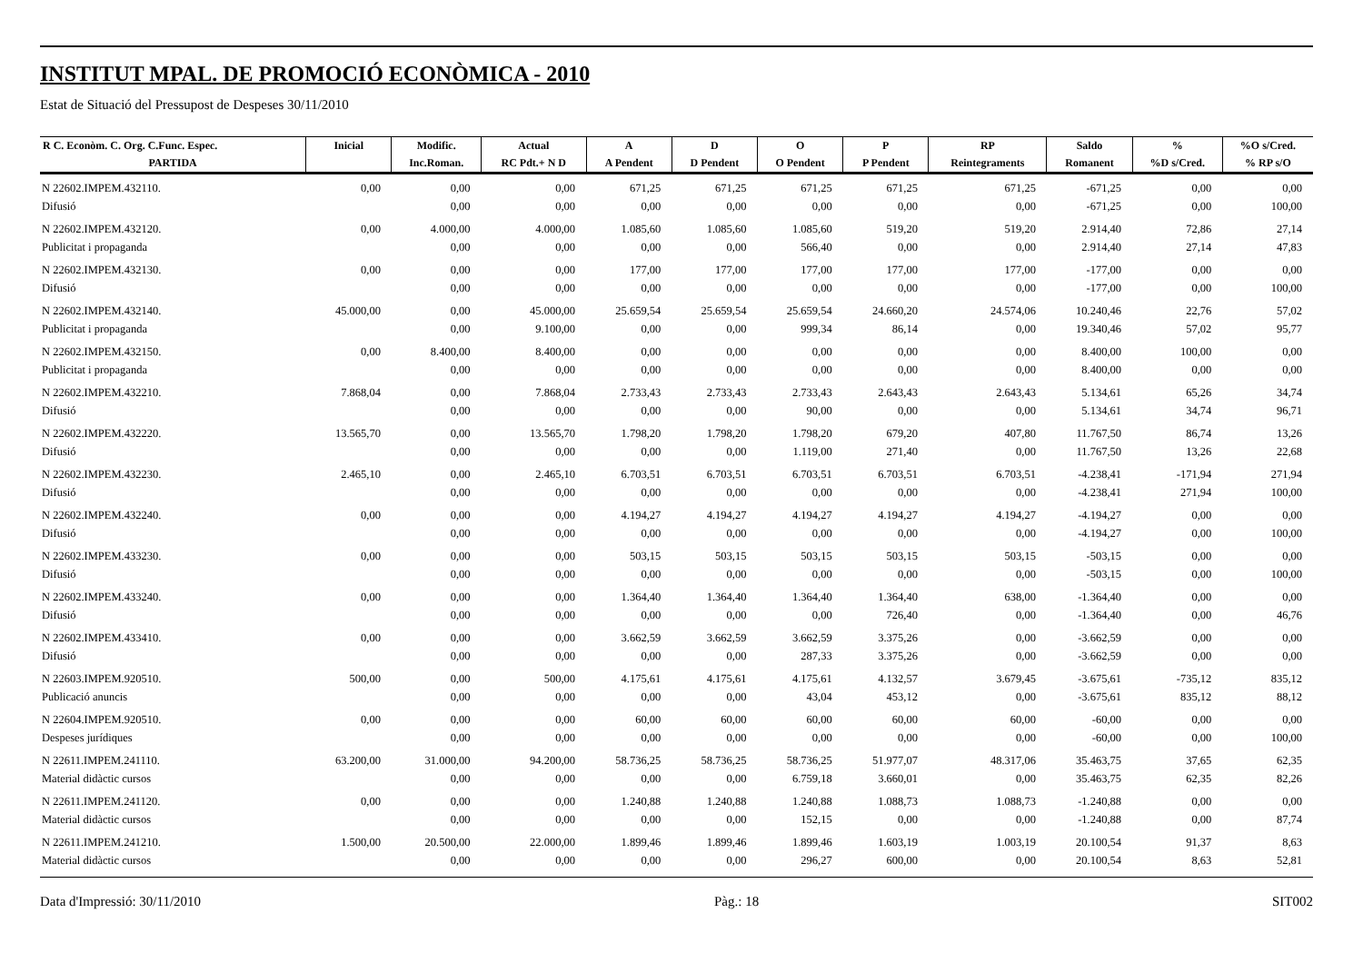INSTITUT MPAL. DE PROMOCIÓ ECONÒMICA - 2010
Estat de Situació del Pressupost de Despeses 30/11/2010
| R C. Econòm. C. Org. C.Func. Espec. | Inicial | Modific. | Actual | A | D | O | P | RP | Saldo | % | %O s/Cred. |
| --- | --- | --- | --- | --- | --- | --- | --- | --- | --- | --- | --- |
| PARTIDA | | Inc.Roman. | RC Pdt.+ N D | A Pendent | D Pendent | O Pendent | P Pendent | Reintegraments | Romanent | %D s/Cred. | % RP s/O |
| N 22602.IMPEM.432110. | 0,00 | 0,00 | 0,00 | 671,25 | 671,25 | 671,25 | 671,25 | 671,25 | -671,25 | 0,00 | 0,00 |
| Difusió | | 0,00 | 0,00 | 0,00 | 0,00 | 0,00 | 0,00 | 0,00 | -671,25 | 0,00 | 100,00 |
| N 22602.IMPEM.432120. | 0,00 | 4.000,00 | 4.000,00 | 1.085,60 | 1.085,60 | 1.085,60 | 519,20 | 519,20 | 2.914,40 | 72,86 | 27,14 |
| Publicitat i propaganda | | 0,00 | 0,00 | 0,00 | 0,00 | 566,40 | 0,00 | 0,00 | 2.914,40 | 27,14 | 47,83 |
| N 22602.IMPEM.432130. | 0,00 | 0,00 | 0,00 | 177,00 | 177,00 | 177,00 | 177,00 | 177,00 | -177,00 | 0,00 | 0,00 |
| Difusió | | 0,00 | 0,00 | 0,00 | 0,00 | 0,00 | 0,00 | 0,00 | -177,00 | 0,00 | 100,00 |
| N 22602.IMPEM.432140. | 45.000,00 | 0,00 | 45.000,00 | 25.659,54 | 25.659,54 | 25.659,54 | 24.660,20 | 24.574,06 | 10.240,46 | 22,76 | 57,02 |
| Publicitat i propaganda | | 0,00 | 9.100,00 | 0,00 | 0,00 | 999,34 | 86,14 | 0,00 | 19.340,46 | 57,02 | 95,77 |
| N 22602.IMPEM.432150. | 0,00 | 8.400,00 | 8.400,00 | 0,00 | 0,00 | 0,00 | 0,00 | 0,00 | 8.400,00 | 100,00 | 0,00 |
| Publicitat i propaganda | | 0,00 | 0,00 | 0,00 | 0,00 | 0,00 | 0,00 | 0,00 | 8.400,00 | 0,00 | 0,00 |
| N 22602.IMPEM.432210. | 7.868,04 | 0,00 | 7.868,04 | 2.733,43 | 2.733,43 | 2.733,43 | 2.643,43 | 2.643,43 | 5.134,61 | 65,26 | 34,74 |
| Difusió | | 0,00 | 0,00 | 0,00 | 0,00 | 90,00 | 0,00 | 0,00 | 5.134,61 | 34,74 | 96,71 |
| N 22602.IMPEM.432220. | 13.565,70 | 0,00 | 13.565,70 | 1.798,20 | 1.798,20 | 1.798,20 | 679,20 | 407,80 | 11.767,50 | 86,74 | 13,26 |
| Difusió | | 0,00 | 0,00 | 0,00 | 0,00 | 1.119,00 | 271,40 | 0,00 | 11.767,50 | 13,26 | 22,68 |
| N 22602.IMPEM.432230. | 2.465,10 | 0,00 | 2.465,10 | 6.703,51 | 6.703,51 | 6.703,51 | 6.703,51 | 6.703,51 | -4.238,41 | -171,94 | 271,94 |
| Difusió | | 0,00 | 0,00 | 0,00 | 0,00 | 0,00 | 0,00 | 0,00 | -4.238,41 | 271,94 | 100,00 |
| N 22602.IMPEM.432240. | 0,00 | 0,00 | 0,00 | 4.194,27 | 4.194,27 | 4.194,27 | 4.194,27 | 4.194,27 | -4.194,27 | 0,00 | 0,00 |
| Difusió | | 0,00 | 0,00 | 0,00 | 0,00 | 0,00 | 0,00 | 0,00 | -4.194,27 | 0,00 | 100,00 |
| N 22602.IMPEM.433230. | 0,00 | 0,00 | 0,00 | 503,15 | 503,15 | 503,15 | 503,15 | 503,15 | -503,15 | 0,00 | 0,00 |
| Difusió | | 0,00 | 0,00 | 0,00 | 0,00 | 0,00 | 0,00 | 0,00 | -503,15 | 0,00 | 100,00 |
| N 22602.IMPEM.433240. | 0,00 | 0,00 | 0,00 | 1.364,40 | 1.364,40 | 1.364,40 | 1.364,40 | 638,00 | -1.364,40 | 0,00 | 0,00 |
| Difusió | | 0,00 | 0,00 | 0,00 | 0,00 | 0,00 | 726,40 | 0,00 | -1.364,40 | 0,00 | 46,76 |
| N 22602.IMPEM.433410. | 0,00 | 0,00 | 0,00 | 3.662,59 | 3.662,59 | 3.662,59 | 3.375,26 | 0,00 | -3.662,59 | 0,00 | 0,00 |
| Difusió | | 0,00 | 0,00 | 0,00 | 0,00 | 287,33 | 3.375,26 | 0,00 | -3.662,59 | 0,00 | 0,00 |
| N 22603.IMPEM.920510. | 500,00 | 0,00 | 500,00 | 4.175,61 | 4.175,61 | 4.175,61 | 4.132,57 | 3.679,45 | -3.675,61 | -735,12 | 835,12 |
| Publicació anuncis | | 0,00 | 0,00 | 0,00 | 0,00 | 43,04 | 453,12 | 0,00 | -3.675,61 | 835,12 | 88,12 |
| N 22604.IMPEM.920510. | 0,00 | 0,00 | 0,00 | 60,00 | 60,00 | 60,00 | 60,00 | 60,00 | -60,00 | 0,00 | 0,00 |
| Despeses jurídiques | | 0,00 | 0,00 | 0,00 | 0,00 | 0,00 | 0,00 | 0,00 | -60,00 | 0,00 | 100,00 |
| N 22611.IMPEM.241110. | 63.200,00 | 31.000,00 | 94.200,00 | 58.736,25 | 58.736,25 | 58.736,25 | 51.977,07 | 48.317,06 | 35.463,75 | 37,65 | 62,35 |
| Material didàctic cursos | | 0,00 | 0,00 | 0,00 | 0,00 | 6.759,18 | 3.660,01 | 0,00 | 35.463,75 | 62,35 | 82,26 |
| N 22611.IMPEM.241120. | 0,00 | 0,00 | 0,00 | 1.240,88 | 1.240,88 | 1.240,88 | 1.088,73 | 1.088,73 | -1.240,88 | 0,00 | 0,00 |
| Material didàctic cursos | | 0,00 | 0,00 | 0,00 | 0,00 | 152,15 | 0,00 | 0,00 | -1.240,88 | 0,00 | 87,74 |
| N 22611.IMPEM.241210. | 1.500,00 | 20.500,00 | 22.000,00 | 1.899,46 | 1.899,46 | 1.899,46 | 1.603,19 | 1.003,19 | 20.100,54 | 91,37 | 8,63 |
| Material didàctic cursos | | 0,00 | 0,00 | 0,00 | 0,00 | 296,27 | 600,00 | 0,00 | 20.100,54 | 8,63 | 52,81 |
Data d'Impressió: 30/11/2010 Pàg.: 18 SIT002